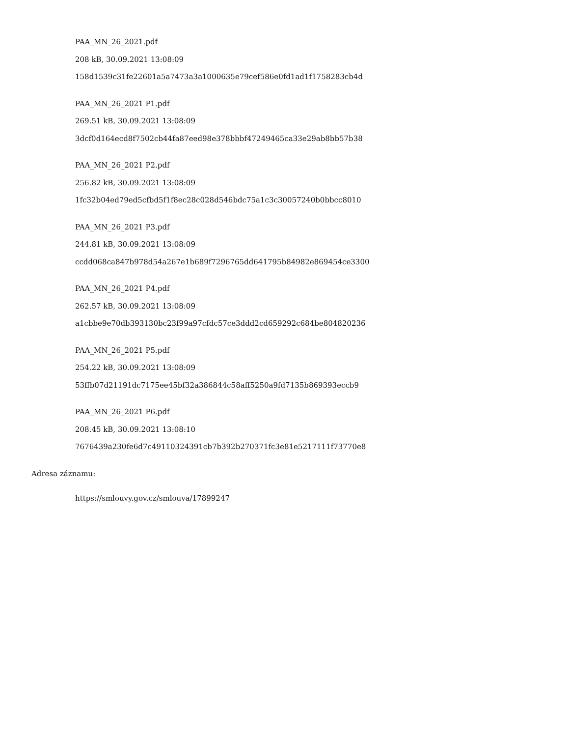PAA_MN_26_2021.pdf
208 kB, 30.09.2021 13:08:09
158d1539c31fe22601a5a7473a3a1000635e79cef586e0fd1ad1f1758283cb4d
PAA_MN_26_2021 P1.pdf
269.51 kB, 30.09.2021 13:08:09
3dcf0d164ecd8f7502cb44fa87eed98e378bbbf47249465ca33e29ab8bb57b38
PAA_MN_26_2021 P2.pdf
256.82 kB, 30.09.2021 13:08:09
1fc32b04ed79ed5cfbd5f1f8ec28c028d546bdc75a1c3c30057240b0bbcc8010
PAA_MN_26_2021 P3.pdf
244.81 kB, 30.09.2021 13:08:09
ccdd068ca847b978d54a267e1b689f7296765dd641795b84982e869454ce3300
PAA_MN_26_2021 P4.pdf
262.57 kB, 30.09.2021 13:08:09
a1cbbe9e70db393130bc23f99a97cfdc57ce3ddd2cd659292c684be804820236
PAA_MN_26_2021 P5.pdf
254.22 kB, 30.09.2021 13:08:09
53ffb07d21191dc7175ee45bf32a386844c58aff5250a9fd7135b869393eccb9
PAA_MN_26_2021 P6.pdf
208.45 kB, 30.09.2021 13:08:10
7676439a230fe6d7c49110324391cb7b392b270371fc3e81e5217111f73770e8
Adresa záznamu:
https://smlouvy.gov.cz/smlouva/17899247